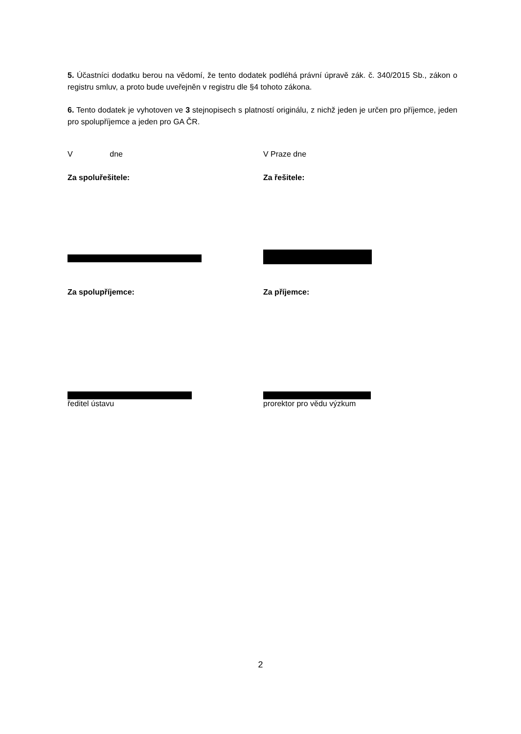5. Účastníci dodatku berou na vědomí, že tento dodatek podléhá právní úpravě zák. č. 340/2015 Sb., zákon o registru smluv, a proto bude uveřejněn v registru dle §4 tohoto zákona.
6. Tento dodatek je vyhotoven ve 3 stejnopisech s platností originálu, z nichž jeden je určen pro příjemce, jeden pro spolupříjemce a jeden pro GA ČR.
V dne V Praze dne
Za spoluřešitele: Za řešitele:
Za spolupříjemce: Za příjemce:
ředitel ústavu prorektor pro vědu výzkum
2